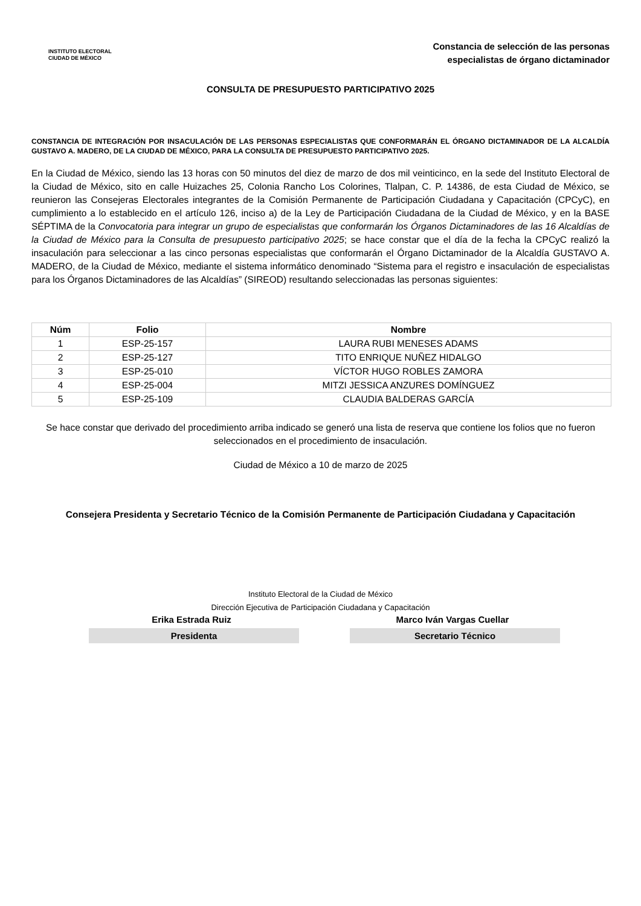INSTITUTO ELECTORAL
CIUDAD DE MÉXICO
Constancia de selección de las personas
especialistas de órgano dictaminador
CONSULTA DE PRESUPUESTO PARTICIPATIVO 2025
CONSTANCIA DE INTEGRACIÓN POR INSACULACIÓN DE LAS PERSONAS ESPECIALISTAS QUE CONFORMARÁN EL ÓRGANO DICTAMINADOR DE LA ALCALDÍA GUSTAVO A. MADERO, DE LA CIUDAD DE MÉXICO, PARA LA CONSULTA DE PRESUPUESTO PARTICIPATIVO 2025.
En la Ciudad de México, siendo las 13 horas con 50 minutos del diez de marzo de dos mil veinticinco, en la sede del Instituto Electoral de la Ciudad de México, sito en calle Huizaches 25, Colonia Rancho Los Colorines, Tlalpan, C. P. 14386, de esta Ciudad de México, se reunieron las Consejeras Electorales integrantes de la Comisión Permanente de Participación Ciudadana y Capacitación (CPCyC), en cumplimiento a lo establecido en el artículo 126, inciso a) de la Ley de Participación Ciudadana de la Ciudad de México, y en la BASE SÉPTIMA de la Convocatoria para integrar un grupo de especialistas que conformarán los Órganos Dictaminadores de las 16 Alcaldías de la Ciudad de México para la Consulta de presupuesto participativo 2025; se hace constar que el día de la fecha la CPCyC realizó la insaculación para seleccionar a las cinco personas especialistas que conformarán el Órgano Dictaminador de la Alcaldía GUSTAVO A. MADERO, de la Ciudad de México, mediante el sistema informático denominado “Sistema para el registro e insaculación de especialistas para los Órganos Dictaminadores de las Alcaldías” (SIREOD) resultando seleccionadas las personas siguientes:
| Núm | Folio | Nombre |
| --- | --- | --- |
| 1 | ESP-25-157 | LAURA RUBI MENESES ADAMS |
| 2 | ESP-25-127 | TITO ENRIQUE NUÑEZ HIDALGO |
| 3 | ESP-25-010 | VÍCTOR HUGO ROBLES ZAMORA |
| 4 | ESP-25-004 | MITZI JESSICA ANZURES DOMÍNGUEZ |
| 5 | ESP-25-109 | CLAUDIA BALDERAS GARCÍA |
Se hace constar que derivado del procedimiento arriba indicado se generó una lista de reserva que contiene los folios que no fueron seleccionados en el procedimiento de insaculación.
Ciudad de México a 10 de marzo de 2025
Consejera Presidenta y Secretario Técnico de la Comisión Permanente de Participación Ciudadana y Capacitación
Instituto Electoral de la Ciudad de México
Dirección Ejecutiva de Participación Ciudadana y Capacitación
Erika Estrada Ruiz
Presidenta
Marco Iván Vargas Cuellar
Secretario Técnico